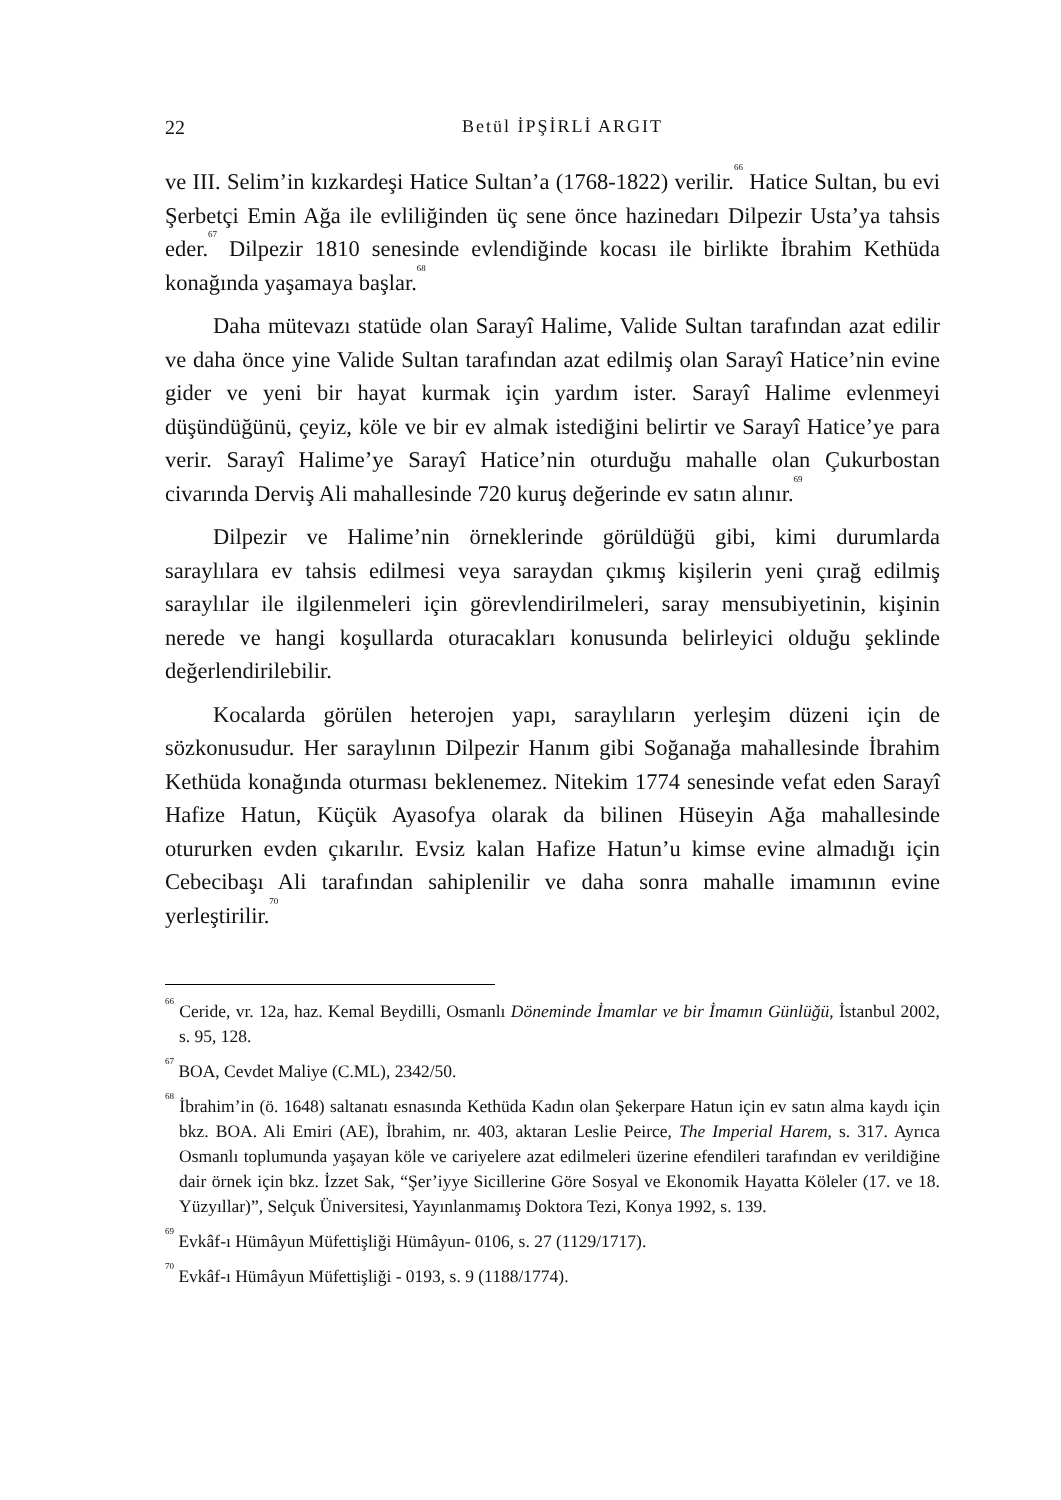22
Betül İPŞİRLİ ARGIT
ve III. Selim’in kızkardeşi Hatice Sultan’a (1768-1822) verilir.<sup>66</sup> Hatice Sultan, bu evi Şerbetçi Emin Ağa ile evliliğinden üç sene önce hazinedarı Dilpezir Usta’ya tahsis eder.<sup>67</sup> Dilpezir 1810 senesinde evlendiğinde kocası ile birlikte İbrahim Kethüda konağında yaşamaya başlar.<sup>68</sup>
Daha mütevazı statüde olan Sarayî Halime, Valide Sultan tarafından azat edilir ve daha önce yine Valide Sultan tarafından azat edilmiş olan Sarayî Hatice’nin evine gider ve yeni bir hayat kurmak için yardım ister. Sarayî Halime evlenmeyi düşündüğünü, çeyiz, köle ve bir ev almak istediğini belirtir ve Sarayî Hatice’ye para verir. Sarayî Halime’ye Sarayî Hatice’nin oturduğu mahalle olan Çukurbostan civarında Derviş Ali mahallesinde 720 kuruş değerinde ev satın alınır.<sup>69</sup>
Dilpezir ve Halime’nin örneklerinde görüldüğü gibi, kimi durumlarda saraylılara ev tahsis edilmesi veya saraydan çıkmış kişilerin yeni çırağ edilmiş saraylılar ile ilgilenmeleri için görevlendirilmeleri, saray mensubiyetinin, kişinin nerede ve hangi koşullarda oturacakları konusunda belirleyici olduğu şeklinde değerlendirilebilir.
Kocalarda görülen heterojen yapı, saraylıların yerleşim düzeni için de sözkonusudur. Her saraylının Dilpezir Hanım gibi Soğanağa mahallesinde İbrahim Kethüda konağında oturması beklenemez. Nitekim 1774 senesinde vefat eden Sarayî Hafize Hatun, Küçük Ayasofya olarak da bilinen Hüseyin Ağa mahallesinde otururken evden çıkarılır. Evsiz kalan Hafize Hatun’u kimse evine almadığı için Cebecibaşı Ali tarafından sahiplenilir ve daha sonra mahalle imamının evine yerleştirilir.<sup>70</sup>
<sup>66</sup> Ceride, vr. 12a, haz. Kemal Beydilli, Osmanlı Döneminde İmamlar ve bir İmamın Günlüğü, İstanbul 2002, s. 95, 128.
<sup>67</sup> BOA, Cevdet Maliye (C.ML), 2342/50.
<sup>68</sup> İbrahim’in (ö. 1648) saltanatı esnasında Kethüda Kadın olan Şekerpare Hatun için ev satın alma kaydı için bkz. BOA. Ali Emiri (AE), İbrahim, nr. 403, aktaran Leslie Peirce, The Imperial Harem, s. 317. Ayrıca Osmanlı toplumunda yaşayan köle ve cariyelere azat edilmeleri üzerine efendileri tarafından ev verildiğine dair örnek için bkz. İzzet Sak, “Şer’iyye Sicillerine Göre Sosyal ve Ekonomik Hayatta Köleler (17. ve 18. Yüzyıllar)”, Selçuk Üniversitesi, Yayınlanmamış Doktora Tezi, Konya 1992, s. 139.
<sup>69</sup> Evkâf-ı Hümâyun Müfettişliği Hümâyun- 0106, s. 27 (1129/1717).
<sup>70</sup> Evkâf-ı Hümâyun Müfettişliği - 0193, s. 9 (1188/1774).